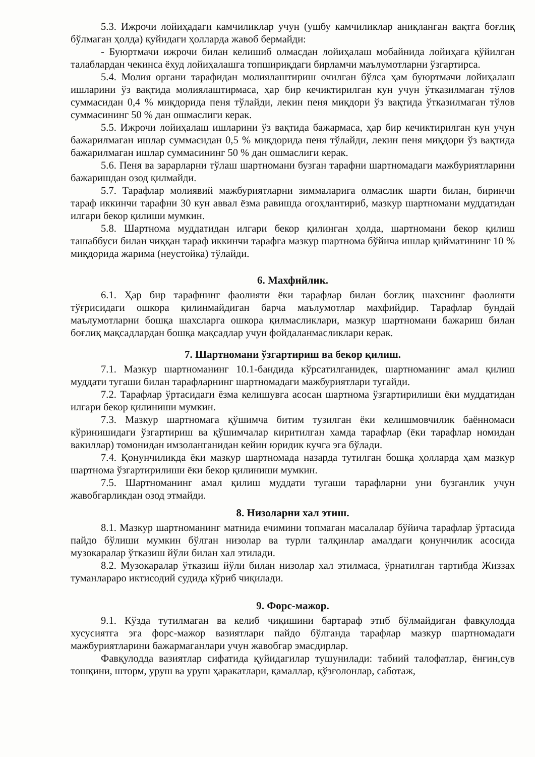5.3. Ижрочи лойиҳадаги камчиликлар учун (ушбу камчиликлар аниқланган вақтга боғлиқ бўлмаган ҳолда) қуйидаги ҳолларда жавоб бермайди:
- Буюртмачи ижрочи билан келишиб олмасдан лойиҳалаш мобайнида лойиҳага қўйилган талаблардан чекинса ёхуд лойиҳалашга топшириқдаги бирламчи маълумотларни ўзгартирса.
5.4. Молия органи тарафидан молиялаштириш очилган бўлса ҳам буюртмачи лойиҳалаш ишларини ўз вақтида молиялаштирмаса, ҳар бир кечиктирилган кун учун ўтказилмаган тўлов суммасидан 0,4 % миқдорида пеня тўлайди, лекин пеня миқдори ўз вақтида ўтказилмаган тўлов суммасининг 50 % дан ошмаслиги керак.
5.5. Ижрочи лойиҳалаш ишларини ўз вақтида бажармаса, ҳар бир кечиктирилган кун учун бажарилмаган ишлар суммасидан 0,5 % миқдорида пеня тўлайди, лекин пеня миқдори ўз вақтида бажарилмаган ишлар суммасининг 50 % дан ошмаслиги керак.
5.6. Пеня ва зарарларни тўлаш шартномани бузган тарафни шартномадаги мажбуриятларини бажаришдан озод қилмайди.
5.7. Тарафлар молиявий мажбуриятларни зиммаларига олмаслик шарти билан, биринчи тараф иккинчи тарафни 30 кун аввал ёзма равишда огоҳлантириб, мазкур шартномани муддатидан илгари бекор қилиши мумкин.
5.8. Шартнома муддатидан илгари бекор қилинган ҳолда, шартномани бекор қилиш ташаббуси билан чиққан тараф иккинчи тарафга мазкур шартнома бўйича ишлар қийматининг 10 % миқдорида жарима (неустойка) тўлайди.
6. Махфийлик.
6.1. Ҳар бир тарафнинг фаолияти ёки тарафлар билан боғлиқ шахснинг фаолияти тўғрисидаги ошкора қилинмайдиган барча маълумотлар махфийдир. Тарафлар бундай маълумотларни бошқа шахсларга ошкора қилмасликлари, мазкур шартномани бажариш билан боғлиқ мақсадлардан бошқа мақсадлар учун фойдаланмасликлари керак.
7. Шартномани ўзгартириш ва бекор қилиш.
7.1. Мазкур шартноманинг 10.1-бандида кўрсатилганидек, шартноманинг амал қилиш муддати тугаши билан тарафларнинг шартномадаги мажбуриятлари тугайди.
7.2. Тарафлар ўртасидаги ёзма келишувга асосан шартнома ўзгартирилиши ёки муддатидан илгари бекор қилиниши мумкин.
7.3. Мазкур шартномага қўшимча битим тузилган ёки келишмовчилик баённомаси кўринишидаги ўзгартириш ва қўшимчалар киритилган хамда тарафлар (ёки тарафлар номидан вакиллар) томонидан имзоланганидан кейин юридик кучга эга бўлади.
7.4. Қонунчиликда ёки мазкур шартномада назарда тутилган бошқа ҳолларда ҳам мазкур шартнома ўзгартирилиши ёки бекор қилиниши мумкин.
7.5. Шартноманинг амал қилиш муддати тугаши тарафларни уни бузганлик учун жавобгарликдан озод этмайди.
8. Низоларни хал этиш.
8.1. Мазкур шартноманинг матнида ечимини топмаган масалалар бўйича тарафлар ўртасида пайдо бўлиши мумкин бўлган низолар ва турли талқинлар амалдаги қонунчилик асосида музокаралар ўтказиш йўли билан хал этилади.
8.2. Музокаралар ўтказиш йўли билан низолар хал этилмаса, ўрнатилган тартибда Жиззах туманлараро иктисодий судида кўриб чиқилади.
9. Форс-мажор.
9.1. Кўзда тутилмаган ва келиб чиқишини бартараф этиб бўлмайдиган фавқулодда хусусиятга эга форс-мажор вазиятлари пайдо бўлганда тарафлар мазкур шартномадаги мажбуриятларини бажармаганлари учун жавобгар эмасдирлар.
Фавқулодда вазиятлар сифатида қуйидагилар тушунилади: табиий талофатлар, ёнғин,сув тошқини, шторм, уруш ва уруш ҳаракатлари, қамаллар, қўзғолонлар, саботаж,